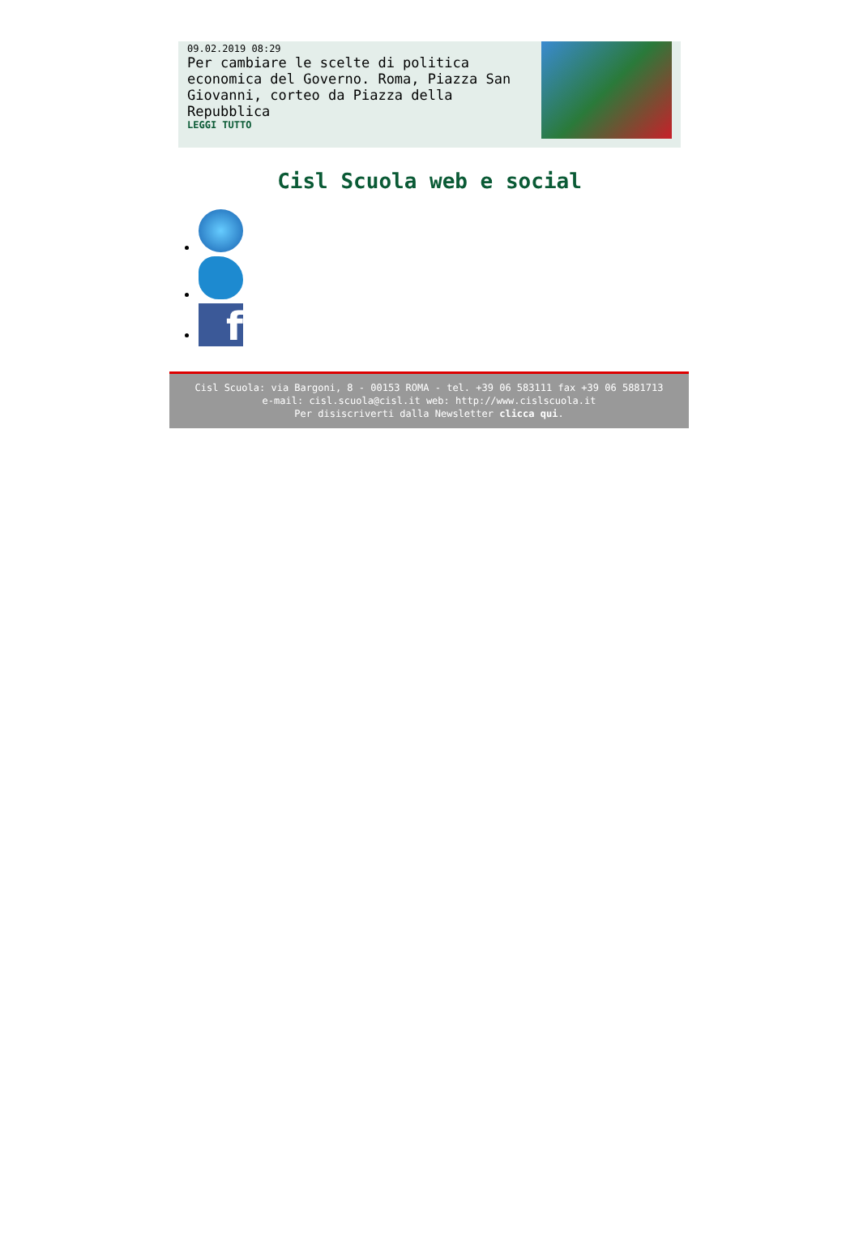09.02.2019 08:29
Per cambiare le scelte di politica economica del Governo. Roma, Piazza San Giovanni, corteo da Piazza della Repubblica
LEGGI TUTTO
Cisl Scuola web e social
f
Cisl Scuola: via Bargoni, 8 - 00153 ROMA - tel. +39 06 583111 fax +39 06 5881713
e-mail: cisl.scuola@cisl.it web: http://www.cislscuola.it
Per disiscriverti dalla Newsletter clicca qui.